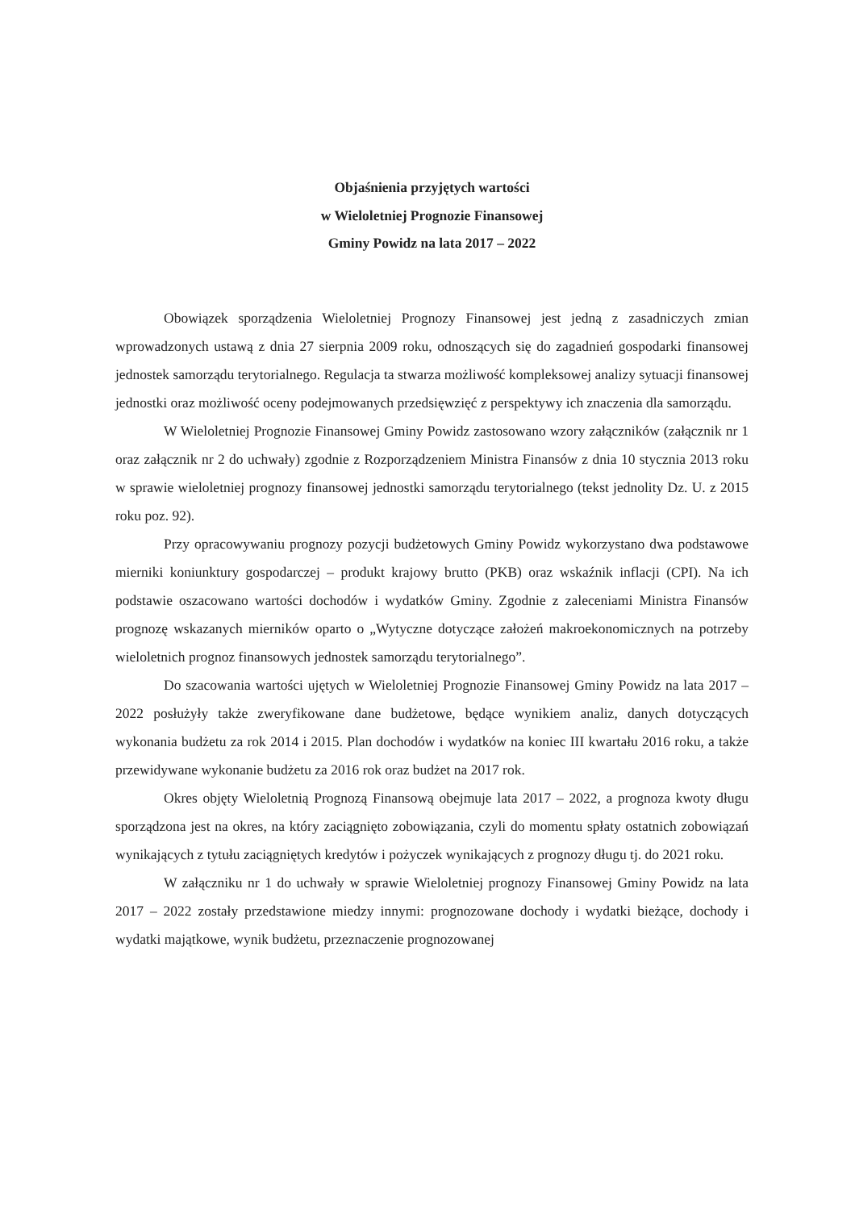Objaśnienia przyjętych wartości
w Wieloletniej Prognozie Finansowej
Gminy Powidz na lata 2017 – 2022
Obowiązek sporządzenia Wieloletniej Prognozy Finansowej jest jedną z zasadniczych zmian wprowadzonych ustawą z dnia 27 sierpnia 2009 roku, odnoszących się do zagadnień gospodarki finansowej jednostek samorządu terytorialnego. Regulacja ta stwarza możliwość kompleksowej analizy sytuacji finansowej jednostki oraz możliwość oceny podejmowanych przedsięwzięć z perspektywy ich znaczenia dla samorządu.
W Wieloletniej Prognozie Finansowej Gminy Powidz zastosowano wzory załączników (załącznik nr 1 oraz załącznik nr 2 do uchwały) zgodnie z Rozporządzeniem Ministra Finansów z dnia 10 stycznia 2013 roku w sprawie wieloletniej prognozy finansowej jednostki samorządu terytorialnego (tekst jednolity Dz. U. z 2015 roku poz. 92).
Przy opracowywaniu prognozy pozycji budżetowych Gminy Powidz wykorzystano dwa podstawowe mierniki koniunktury gospodarczej – produkt krajowy brutto (PKB) oraz wskaźnik inflacji (CPI). Na ich podstawie oszacowano wartości dochodów i wydatków Gminy. Zgodnie z zaleceniami Ministra Finansów prognozę wskazanych mierników oparto o „Wytyczne dotyczące założeń makroekonomicznych na potrzeby wieloletnich prognoz finansowych jednostek samorządu terytorialnego”.
Do szacowania wartości ujętych w Wieloletniej Prognozie Finansowej Gminy Powidz na lata 2017 – 2022 posłużyły także zweryfikowane dane budżetowe, będące wynikiem analiz, danych dotyczących wykonania budżetu za rok 2014 i 2015. Plan dochodów i wydatków na koniec III kwartału 2016 roku, a także przewidywane wykonanie budżetu za 2016 rok oraz budżet na 2017 rok.
Okres objęty Wieloletnią Prognozą Finansową obejmuje lata 2017 – 2022, a prognoza kwoty długu sporządzona jest na okres, na który zaciągnięto zobowiązania, czyli do momentu spłaty ostatnich zobowiązań wynikających z tytułu zaciągniętych kredytów i pożyczek wynikających z prognozy długu tj. do 2021 roku.
W załączniku nr 1 do uchwały w sprawie Wieloletniej prognozy Finansowej Gminy Powidz na lata 2017 – 2022 zostały przedstawione miedzy innymi: prognozowane dochody i wydatki bieżące, dochody i wydatki majątkowe, wynik budżetu, przeznaczenie prognozowanej